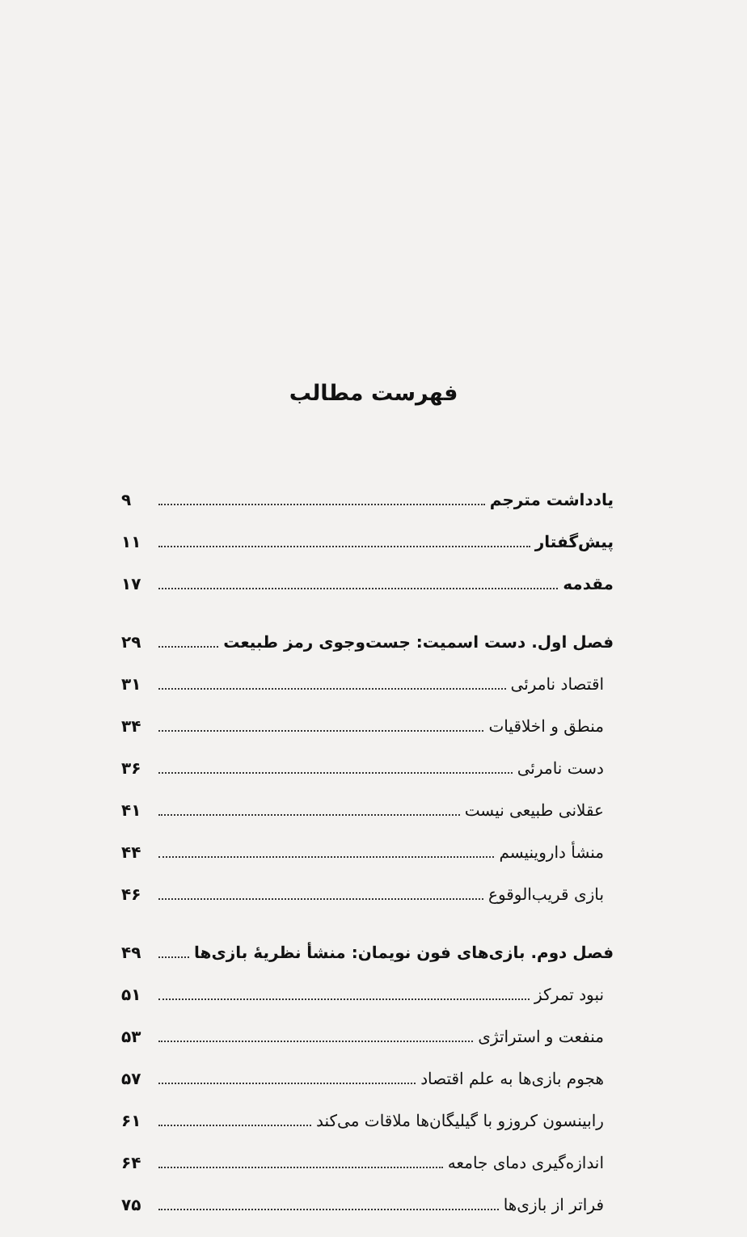فهرست مطالب
یادداشت مترجم ۹
پیش‌گفتار ۱۱
مقدمه ۱۷
فصل اول. دست اسمیت: جست‌وجوی رمز طبیعت ۲۹
اقتصاد نامرئی ۳۱
منطق و اخلاقیات ۳۴
دست نامرئی ۳۶
عقلانی طبیعی نیست ۴۱
منشأ داروینیسم ۴۴
بازی قریب‌الوقوع ۴۶
فصل دوم. بازی‌های فون نویمان: منشأ نظریهٔ بازی‌ها ۴۹
نبود تمرکز ۵۱
منفعت و استراتژی ۵۳
هجوم بازی‌ها به علم اقتصاد ۵۷
رابینسون کروزو با گیلیگان‌ها ملاقات می‌کند ۶۱
اندازه‌گیری دمای جامعه ۶۴
فراتر از بازی‌ها ۷۵